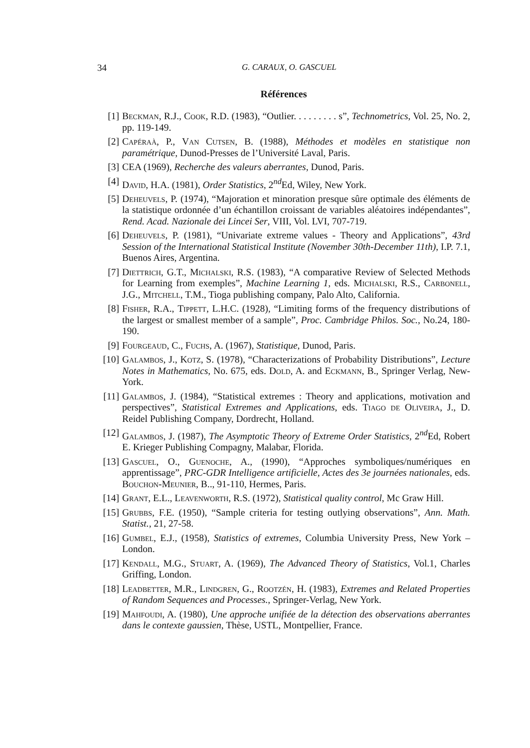34 G. CARAUX, O. GASCUEL
Références
[1] Beckman, R.J., Cook, R.D. (1983), “Outlier. . . . . . . . . s”, Technometrics, Vol. 25, No. 2, pp. 119-149.
[2] Capéraà, P., Van Cutsen, B. (1988), Méthodes et modèles en statistique non paramétrique, Dunod-Presses de l’Université Laval, Paris.
[3] CEA (1969), Recherche des valeurs aberrantes, Dunod, Paris.
[4] David, H.A. (1981), Order Statistics, 2<sup>nd</sup>Ed, Wiley, New York.
[5] Deheuvels, P. (1974), “Majoration et minoration presque sûre optimale des éléments de la statistique ordonnée d’un échantillon croissant de variables aléatoires indépendantes”, Rend. Acad. Nazionale dei Lincei Ser, VIII, Vol. LVI, 707-719.
[6] Deheuvels, P. (1981), “Univariate extreme values - Theory and Applications”, 43rd Session of the International Statistical Institute (November 30th-December 11th), I.P. 7.1, Buenos Aires, Argentina.
[7] Diettrich, G.T., Michalski, R.S. (1983), “A comparative Review of Selected Methods for Learning from exemples”, Machine Learning 1, eds. Michalski, R.S., Carbonell, J.G., Mitchell, T.M., Tioga publishing company, Palo Alto, California.
[8] Fisher, R.A., Tippett, L.H.C. (1928), “Limiting forms of the frequency distributions of the largest or smallest member of a sample”, Proc. Cambridge Philos. Soc., No.24, 180-190.
[9] Fourgeaud, C., Fuchs, A. (1967), Statistique, Dunod, Paris.
[10] Galambos, J., Kotz, S. (1978), “Characterizations of Probability Distributions”, Lecture Notes in Mathematics, No. 675, eds. Dold, A. and Eckmann, B., Springer Verlag, New-York.
[11] Galambos, J. (1984), “Statistical extremes : Theory and applications, motivation and perspectives”, Statistical Extremes and Applications, eds. Tiago de Oliveira, J., D. Reidel Publishing Company, Dordrecht, Holland.
[12] Galambos, J. (1987), The Asymptotic Theory of Extreme Order Statistics, 2<sup>nd</sup>Ed, Robert E. Krieger Publishing Compagny, Malabar, Florida.
[13] Gascuel, O., Guenoche, A., (1990), “Approches symboliques/numériques en apprentissage”, PRC-GDR Intelligence artificielle, Actes des 3e journées nationales, eds. Bouchon-Meunier, B.., 91-110, Hermes, Paris.
[14] Grant, E.L., Leavenworth, R.S. (1972), Statistical quality control, Mc Graw Hill.
[15] Grubbs, F.E. (1950), “Sample criteria for testing outlying observations”, Ann. Math. Statist., 21, 27-58.
[16] Gumbel, E.J., (1958), Statistics of extremes, Columbia University Press, New York – London.
[17] Kendall, M.G., Stuart, A. (1969), The Advanced Theory of Statistics, Vol.1, Charles Griffing, London.
[18] Leadbetter, M.R., Lindgren, G., Rootzén, H. (1983), Extremes and Related Properties of Random Sequences and Processes., Springer-Verlag, New York.
[19] Mahfoudi, A. (1980), Une approche unifiée de la détection des observations aberrantes dans le contexte gaussien, Thèse, USTL, Montpellier, France.